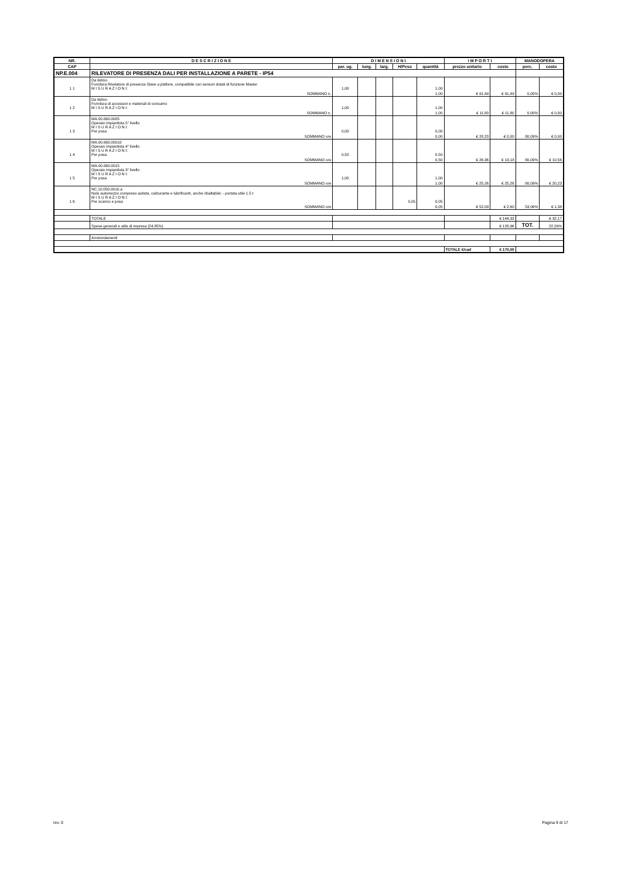| NR. | D E S C R I Z I O N E | D I M E N S I O N I | | | | | I M P O R T I | | MANODOPERA | |
| --- | --- | --- | --- | --- | --- | --- | --- | --- | --- | --- |
| CAP | | par. ug. | lung. | larg. | H/Peso | quantità | prezzo unitario | costo | perc. | costo |
| NP.E.004 | RILEVATORE DI PRESENZA DALI PER INSTALLAZIONE A PARETE - IP54 | | | | | | | | | |
| 1 1 | Da listino Fornitura Rivelatore di presenza Slave a plafone, compatibile con sensori dotati di funzione Master M I S U R A Z I O N I: | 1,00 | | | | 1,00 | | | | |
| | SOMMANO n. | | | | | 1,00 | € 91,49 | € 91,49 | 0,00% | € 0,00 |
| 1 2 | Da listino Fornitura di accessori e materiali di consumo M I S U R A Z I O N I: | 1,00 | | | | 1,00 | | | | |
| | SOMMANO n. | | | | | 1,00 | € 11,80 | € 11,80 | 0,00% | € 0,00 |
| 1 3 | MA.00.060.0005 Operaio impiantista 5° livello M I S U R A Z I O N I: Per posa | 0,00 | | | | 0,00 | | | | |
| | SOMMANO ore | | | | | 0,00 | € 28,23 | € 0,00 | 80,09% | € 0,00 |
| 1 4 | MA.00.060.00010 Operaio impiantista 4° livello M I S U R A Z I O N I: Per posa | 0,50 | | | | 0,50 | | | | |
| | SOMMANO ore | | | | | 0,50 | € 26,36 | € 13,18 | 80,09% | € 10,56 |
| 1 5 | MA.00.060.0015 Operaio impiantista 3° livello M I S U R A Z I O N I: Per posa | 1,00 | | | | 1,00 | | | | |
| | SOMMANO ore | | | | | 1,00 | € 25,26 | € 25,26 | 80,09% | € 20,23 |
| 1 6 | NC.10.050.0010.a Nolo automezzo compreso autista, carburante e lubrificanti, anche ribaltabile: - portata utile 1.5 t M I S U R A Z I O N I: Per scarico e posa | | | | 0,05 | 0,05 | | | | |
| | SOMMANO ore | | | | | 0,05 | € 52,09 | € 2,60 | 53,06% | € 1,38 |
| | TOTALE | | | | | | | € 144,33 | | € 32,17 |
| | Spese generali e utile di impresa (24,85%) | | | | | | | € 128,96 | TOT. | 22,29% |
| | Arrotondamenti | | | | | | | | | |
| | | | | | | | TOTALE €/cad | € 170,00 | | |
rev. 0 Pagina 9 di 17